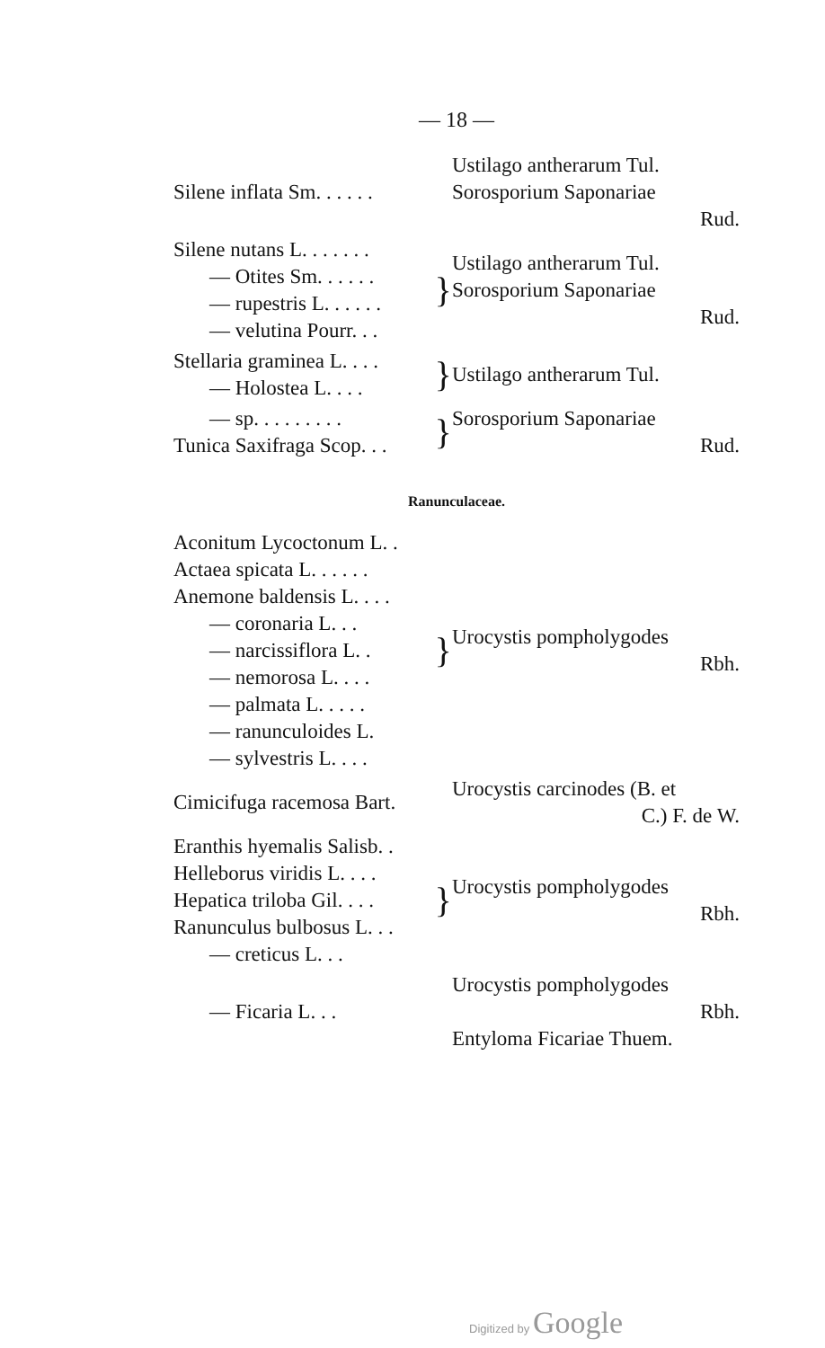— 18 —
| Silene inflata Sm. . . . . . | | Ustilago antherarum Tul. Sorosporium Saponariae Rud. |
| Silene nutans L. . . . . . . — Otites Sm. . . . . . — rupestris L. . . . . . — velutina Pourr. . . | } | Ustilago antherarum Tul. Sorosporium Saponariae Rud. |
| Stellaria graminea L. . . . — Holostea L. . . . | } | Ustilago antherarum Tul. |
| — sp. . . . . . . . . Tunica Saxifraga Scop. . . | } | Sorosporium Saponariae Rud. |
Ranunculaceae.
| Aconitum Lycoctonum L. . Actaea spicata L. . . . . . Anemone baldensis L. . . . — coronaria L. . . — narcissiflora L. . — nemorosa L. . . . — palmata L. . . . . — ranunculoides L. — sylvestris L. . . . | } | Urocystis pompholygodes Rbh. |
| Cimicifuga racemosa Bart. | | Urocystis carcinodes (B. et C.) F. de W. |
| Eranthis hyemalis Salisb. . Helleborus viridis L. . . . Hepatica triloba Gil. . . . Ranunculus bulbosus L. . . — creticus L. . . | } | Urocystis pompholygodes Rbh. |
| — Ficaria L. . . | | Urocystis pompholygodes Rbh. Entyloma Ficariae Thuem. |
Digitized by Google